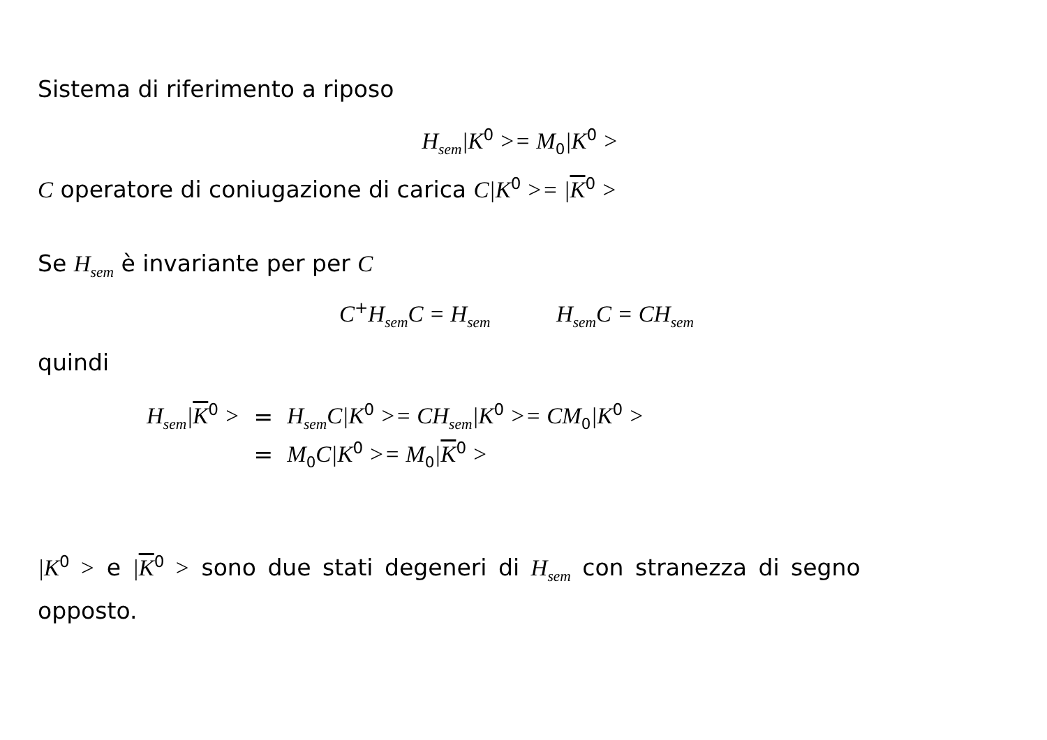Sistema di riferimento a riposo
H<sub>sem</sub>|K<sup>0</sup> >= M<sub>0</sub>|K<sup>0</sup> >
C operatore di coniugazione di carica C|K<sup>0</sup> >= |K<sup>0</sup> >
Se H<sub>sem</sub> è invariante per per C
C<sup>+</sup>H<sub>sem</sub>C = H<sub>sem</sub> H<sub>sem</sub>C = CH<sub>sem</sub>
quindi
| H<sub>sem</sub>/ K<sup>0</sup> > | = | H<sub>sem</sub>C/K<sup>0</sup> >= CH<sub>sem</sub>/K<sup>0</sup> >= CM<sub>0</sub>/K<sup>0</sup> > |
| | = | M<sub>0</sub>C/K<sup>0</sup> >= M<sub>0</sub>/ K<sup>0</sup> > |
|K<sup>0</sup> > e |K<sup>0</sup> > sono due stati degeneri di H<sub>sem</sub> con stranezza di segno opposto.